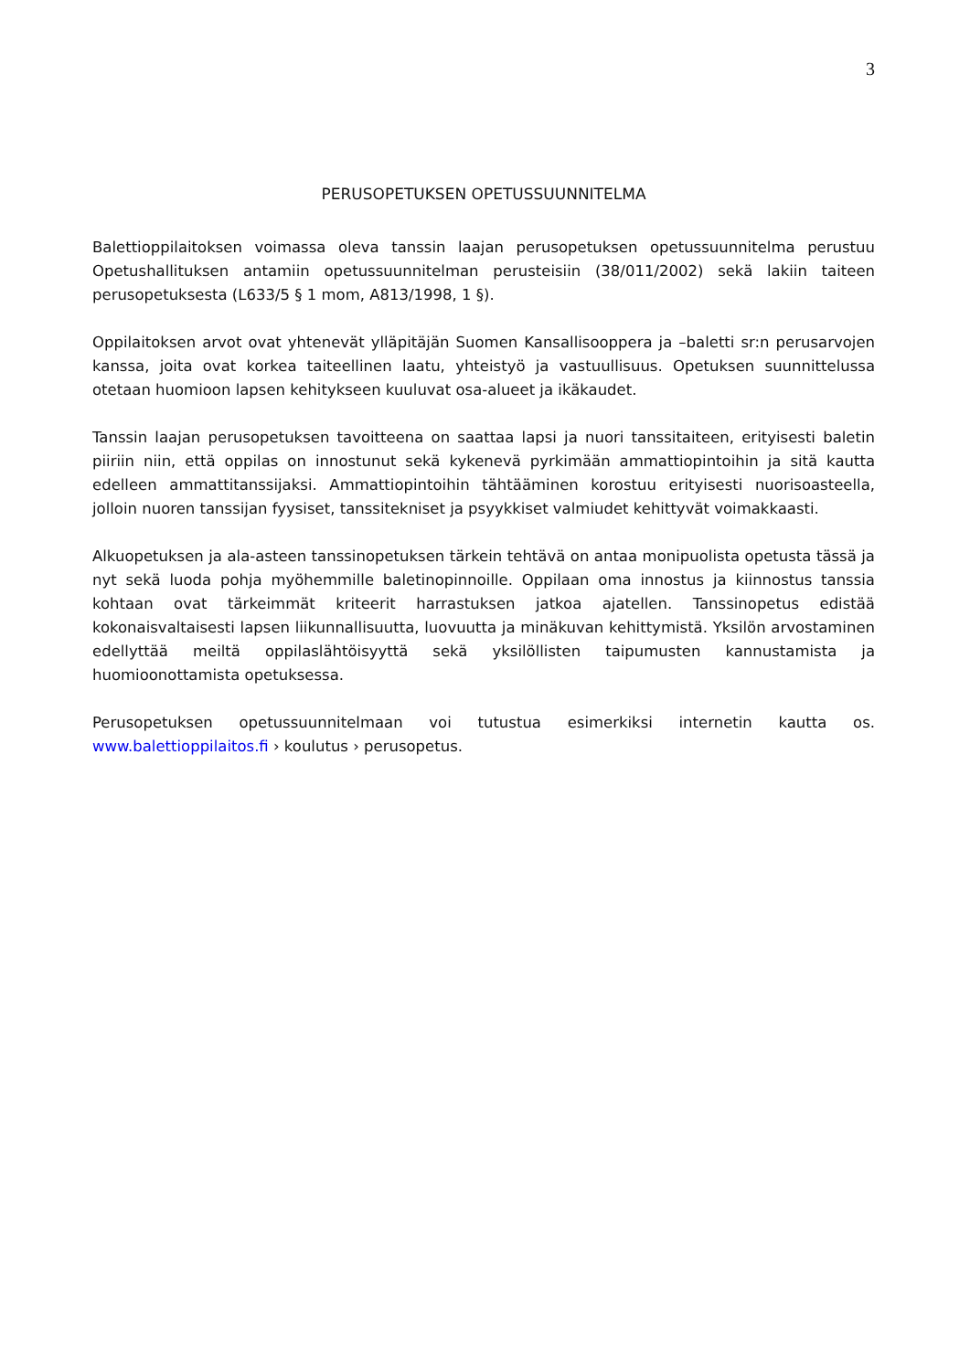3
PERUSOPETUKSEN OPETUSSUUNNITELMA
Balettioppilaitoksen voimassa oleva tanssin laajan perusopetuksen opetussuunnitelma perustuu Opetushallituksen antamiin opetussuunnitelman perusteisiin (38/011/2002) sekä lakiin taiteen perusopetuksesta (L633/5 § 1 mom, A813/1998, 1 §).
Oppilaitoksen arvot ovat yhtenevät ylläpitäjän Suomen Kansallisooppera ja –baletti sr:n perusarvojen kanssa, joita ovat korkea taiteellinen laatu, yhteistyö ja vastuullisuus. Opetuksen suunnittelussa otetaan huomioon lapsen kehitykseen kuuluvat osa-alueet ja ikäkaudet.
Tanssin laajan perusopetuksen tavoitteena on saattaa lapsi ja nuori tanssitaiteen, erityisesti baletin piiriin niin, että oppilas on innostunut sekä kykenevä pyrkimään ammattiopintoihin ja sitä kautta edelleen ammattitanssijaksi. Ammattiopintoihin tähtääminen korostuu erityisesti nuorisoasteella, jolloin nuoren tanssijan fyysiset, tanssitekniset ja psyykkiset valmiudet kehittyvät voimakkaasti.
Alkuopetuksen ja ala-asteen tanssinopetuksen tärkein tehtävä on antaa monipuolista opetusta tässä ja nyt sekä luoda pohja myöhemmille baletinopinnoille. Oppilaan oma innostus ja kiinnostus tanssia kohtaan ovat tärkeimmät kriteerit harrastuksen jatkoa ajatellen. Tanssinopetus edistää kokonaisvaltaisesti lapsen liikunnallisuutta, luovuutta ja minäkuvan kehittymistä. Yksilön arvostaminen edellyttää meiltä oppilaslähtöisyyttä sekä yksilöllisten taipumusten kannustamista ja huomioonottamista opetuksessa.
Perusopetuksen opetussuunnitelmaan voi tutustua esimerkiksi internetin kautta os. www.balettioppilaitos.fi › koulutus › perusopetus.